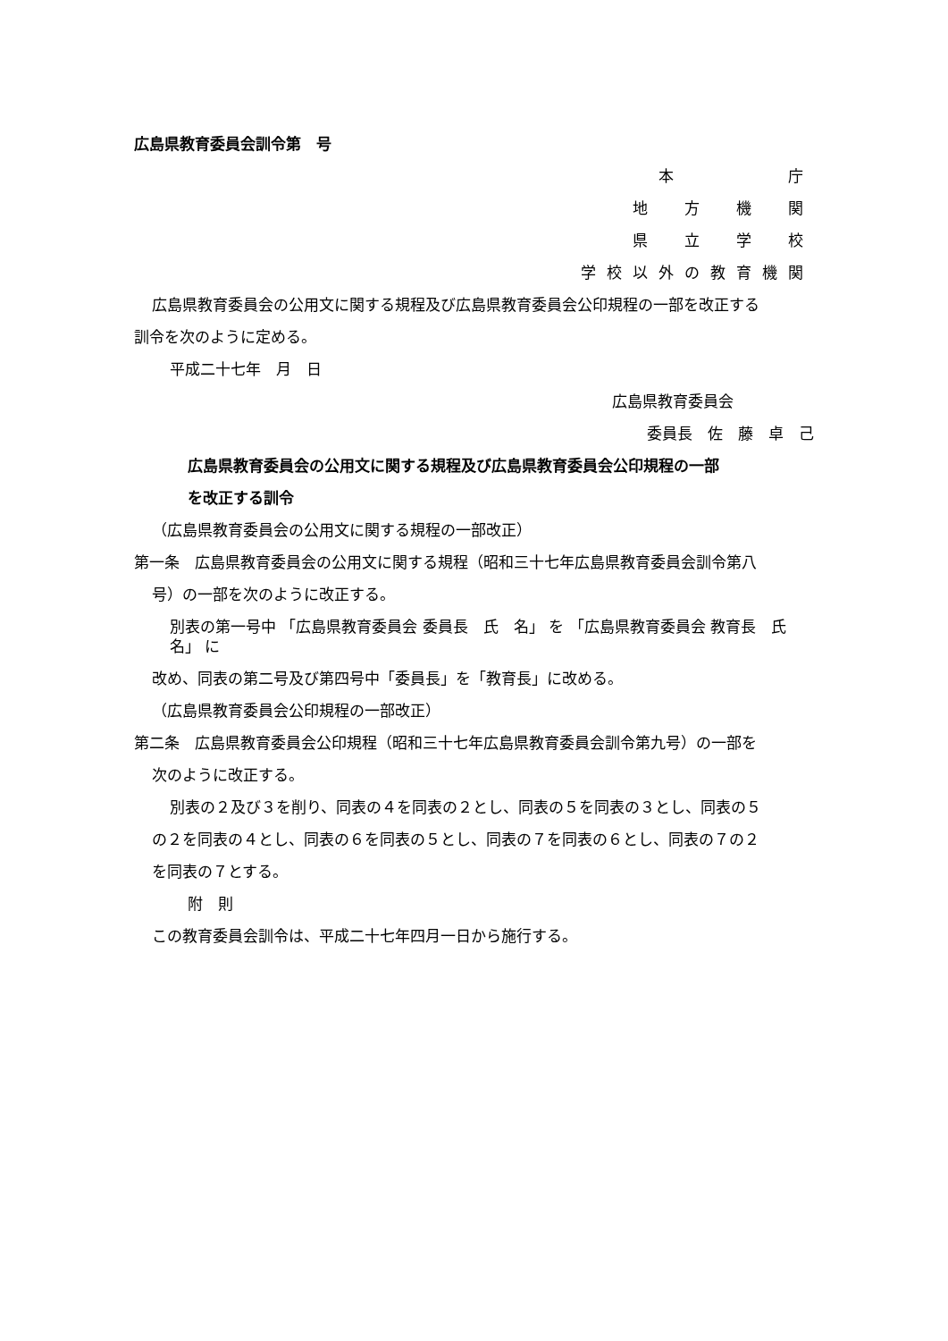広島県教育委員会訓令第　号
本　　　　庁
地　方　機　関
県　立　学　校
学校以外の教育機関
広島県教育委員会の公用文に関する規程及び広島県教育委員会公印規程の一部を改正する
訓令を次のように定める。
平成二十七年　月　日
広島県教育委員会
委員長　佐　藤　卓　己
広島県教育委員会の公用文に関する規程及び広島県教育委員会公印規程の一部
を改正する訓令
（広島県教育委員会の公用文に関する規程の一部改正）
第一条　広島県教育委員会の公用文に関する規程（昭和三十七年広島県教育委員会訓令第八
号）の一部を次のように改正する。
別表の第一号中 「広島県教育委員会 委員長　氏　名」 を 「広島県教育委員会 教育長　氏　名」 に
改め、同表の第二号及び第四号中「委員長」を「教育長」に改める。
（広島県教育委員会公印規程の一部改正）
第二条　広島県教育委員会公印規程（昭和三十七年広島県教育委員会訓令第九号）の一部を
次のように改正する。
別表の２及び３を削り、同表の４を同表の２とし、同表の５を同表の３とし、同表の５
の２を同表の４とし、同表の６を同表の５とし、同表の７を同表の６とし、同表の７の２
を同表の７とする。
附　則
この教育委員会訓令は、平成二十七年四月一日から施行する。